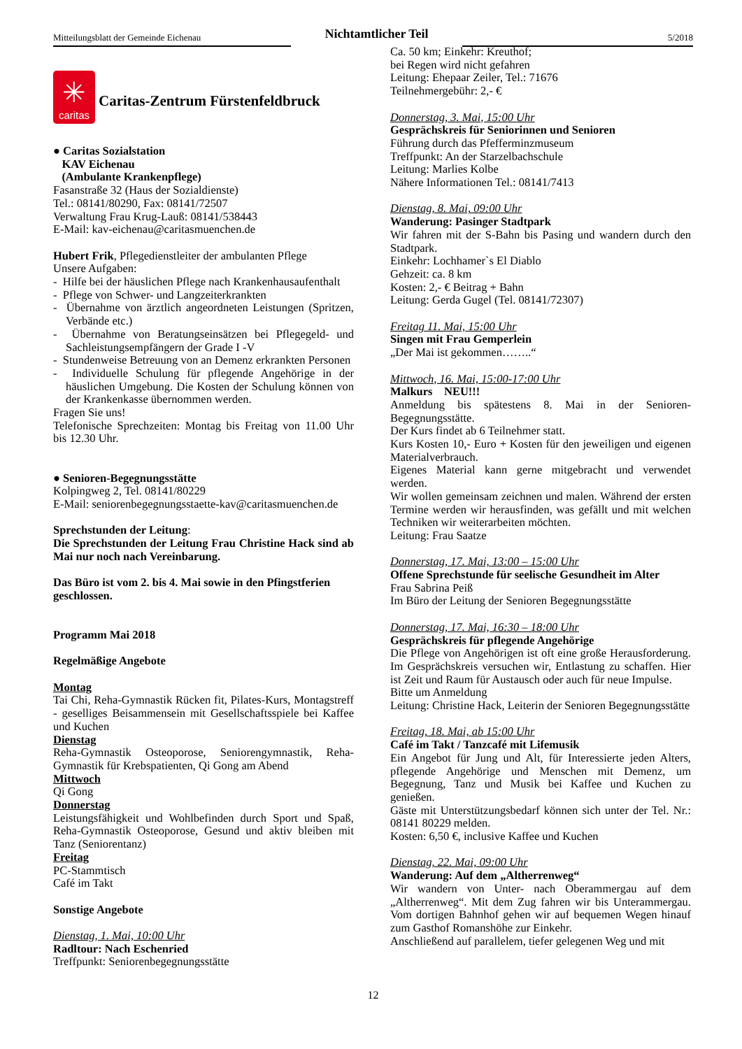Mitteilungsblatt der Gemeinde Eichenau
Nichtamtlicher Teil
5/2018
✳
caritas
Caritas-Zentrum Fürstenfeldbruck
● Caritas Sozialstation
KAV Eichenau
(Ambulante Krankenpflege)
Fasanstraße 32 (Haus der Sozialdienste)
Tel.: 08141/80290, Fax: 08141/72507
Verwaltung Frau Krug-Lauß: 08141/538443
E-Mail: kav-eichenau@caritasmuenchen.de
Hubert Frik, Pflegedienstleiter der ambulanten Pflege
Unsere Aufgaben:
- Hilfe bei der häuslichen Pflege nach Krankenhausaufenthalt
- Pflege von Schwer- und Langzeiterkrankten
- Übernahme von ärztlich angeordneten Leistungen (Spritzen, Verbände etc.)
- Übernahme von Beratungseinsätzen bei Pflegegeld- und Sachleistungsempfängern der Grade I -V
- Stundenweise Betreuung von an Demenz erkrankten Personen
- Individuelle Schulung für pflegende Angehörige in der häuslichen Umgebung. Die Kosten der Schulung können von der Krankenkasse übernommen werden.
Fragen Sie uns!
Telefonische Sprechzeiten: Montag bis Freitag von 11.00 Uhr bis 12.30 Uhr.
● Senioren-Begegnungsstätte
Kolpingweg 2, Tel. 08141/80229
E-Mail: seniorenbegegnungsstaette-kav@caritasmuenchen.de
Sprechstunden der Leitung:
Die Sprechstunden der Leitung Frau Christine Hack sind ab Mai nur noch nach Vereinbarung.
Das Büro ist vom 2. bis 4. Mai sowie in den Pfingstferien geschlossen.
Programm Mai 2018
Regelmäßige Angebote
Montag
Tai Chi, Reha-Gymnastik Rücken fit, Pilates-Kurs, Montagstreff - geselliges Beisammensein mit Gesellschaftsspiele bei Kaffee und Kuchen
Dienstag
Reha-Gymnastik Osteoporose, Seniorengymnastik, Reha-Gymnastik für Krebspatienten, Qi Gong am Abend
Mittwoch
Qi Gong
Donnerstag
Leistungsfähigkeit und Wohlbefinden durch Sport und Spaß, Reha-Gymnastik Osteoporose, Gesund und aktiv bleiben mit Tanz (Seniorentanz)
Freitag
PC-Stammtisch
Café im Takt
Sonstige Angebote
Dienstag, 1. Mai, 10:00 Uhr
Radltour: Nach Eschenried
Treffpunkt: Seniorenbegegnungsstätte
Ca. 50 km; Einkehr: Kreuthof;
bei Regen wird nicht gefahren
Leitung: Ehepaar Zeiler, Tel.: 71676
Teilnehmergebühr: 2,- €
Donnerstag, 3. Mai, 15:00 Uhr
Gesprächskreis für Seniorinnen und Senioren
Führung durch das Pfefferminzmuseum
Treffpunkt: An der Starzelbachschule
Leitung: Marlies Kolbe
Nähere Informationen Tel.: 08141/7413
Dienstag, 8. Mai, 09:00 Uhr
Wanderung: Pasinger Stadtpark
Wir fahren mit der S-Bahn bis Pasing und wandern durch den Stadtpark.
Einkehr: Lochhamer`s El Diablo
Gehzeit: ca. 8 km
Kosten: 2,- € Beitrag + Bahn
Leitung: Gerda Gugel (Tel. 08141/72307)
Freitag 11. Mai, 15:00 Uhr
Singen mit Frau Gemperlein
„Der Mai ist gekommen……..“
Mittwoch, 16. Mai, 15:00-17:00 Uhr
Malkurs NEU!!!
Anmeldung bis spätestens 8. Mai in der Senioren-Begegnungsstätte.
Der Kurs findet ab 6 Teilnehmer statt.
Kurs Kosten 10,- Euro + Kosten für den jeweiligen und eigenen Materialverbrauch.
Eigenes Material kann gerne mitgebracht und verwendet werden.
Wir wollen gemeinsam zeichnen und malen. Während der ersten Termine werden wir herausfinden, was gefällt und mit welchen Techniken wir weiterarbeiten möchten.
Leitung: Frau Saatze
Donnerstag, 17. Mai, 13:00 – 15:00 Uhr
Offene Sprechstunde für seelische Gesundheit im Alter
Frau Sabrina Peiß
Im Büro der Leitung der Senioren Begegnungsstätte
Donnerstag, 17. Mai, 16:30 – 18:00 Uhr
Gesprächskreis für pflegende Angehörige
Die Pflege von Angehörigen ist oft eine große Herausforderung. Im Gesprächskreis versuchen wir, Entlastung zu schaffen. Hier ist Zeit und Raum für Austausch oder auch für neue Impulse.
Bitte um Anmeldung
Leitung: Christine Hack, Leiterin der Senioren Begegnungsstätte
Freitag, 18. Mai, ab 15:00 Uhr
Café im Takt / Tanzcafé mit Lifemusik
Ein Angebot für Jung und Alt, für Interessierte jeden Alters, pflegende Angehörige und Menschen mit Demenz, um Begegnung, Tanz und Musik bei Kaffee und Kuchen zu genießen.
Gäste mit Unterstützungsbedarf können sich unter der Tel. Nr.: 08141 80229 melden.
Kosten: 6,50 €, inclusive Kaffee und Kuchen
Dienstag, 22. Mai, 09:00 Uhr
Wanderung: Auf dem „Altherrenweg“
Wir wandern von Unter- nach Oberammergau auf dem „Altherrenweg“. Mit dem Zug fahren wir bis Unterammergau. Vom dortigen Bahnhof gehen wir auf bequemen Wegen hinauf zum Gasthof Romanshöhe zur Einkehr.
Anschließend auf parallelem, tiefer gelegenen Weg und mit
12